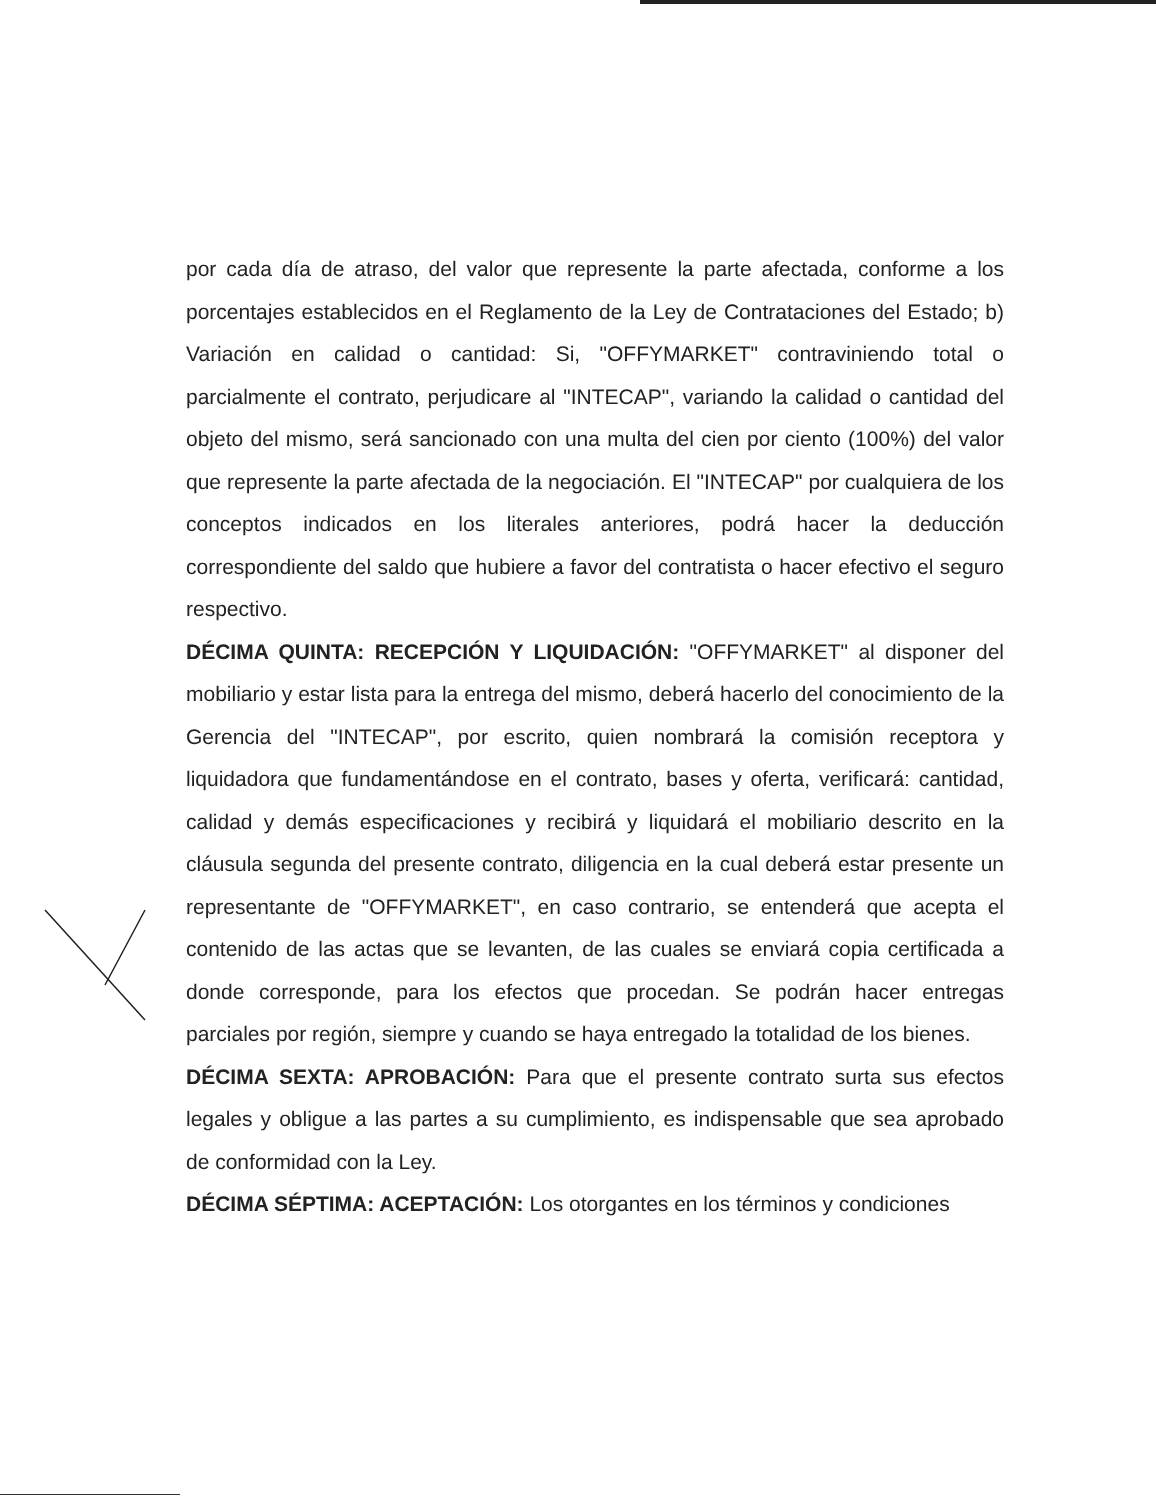por cada día de atraso, del valor que represente la parte afectada, conforme a los porcentajes establecidos en el Reglamento de la Ley de Contrataciones del Estado; b) Variación en calidad o cantidad: Si, "OFFYMARKET" contraviniendo total o parcialmente el contrato, perjudicare al "INTECAP", variando la calidad o cantidad del objeto del mismo, será sancionado con una multa del cien por ciento (100%) del valor que represente la parte afectada de la negociación. El "INTECAP" por cualquiera de los conceptos indicados en los literales anteriores, podrá hacer la deducción correspondiente del saldo que hubiere a favor del contratista o hacer efectivo el seguro respectivo.
DÉCIMA QUINTA: RECEPCIÓN Y LIQUIDACIÓN: "OFFYMARKET" al disponer del mobiliario y estar lista para la entrega del mismo, deberá hacerlo del conocimiento de la Gerencia del "INTECAP", por escrito, quien nombrará la comisión receptora y liquidadora que fundamentándose en el contrato, bases y oferta, verificará: cantidad, calidad y demás especificaciones y recibirá y liquidará el mobiliario descrito en la cláusula segunda del presente contrato, diligencia en la cual deberá estar presente un representante de "OFFYMARKET", en caso contrario, se entenderá que acepta el contenido de las actas que se levanten, de las cuales se enviará copia certificada a donde corresponde, para los efectos que procedan. Se podrán hacer entregas parciales por región, siempre y cuando se haya entregado la totalidad de los bienes.
DÉCIMA SEXTA: APROBACIÓN: Para que el presente contrato surta sus efectos legales y obligue a las partes a su cumplimiento, es indispensable que sea aprobado de conformidad con la Ley.
DÉCIMA SÉPTIMA: ACEPTACIÓN: Los otorgantes en los términos y condiciones